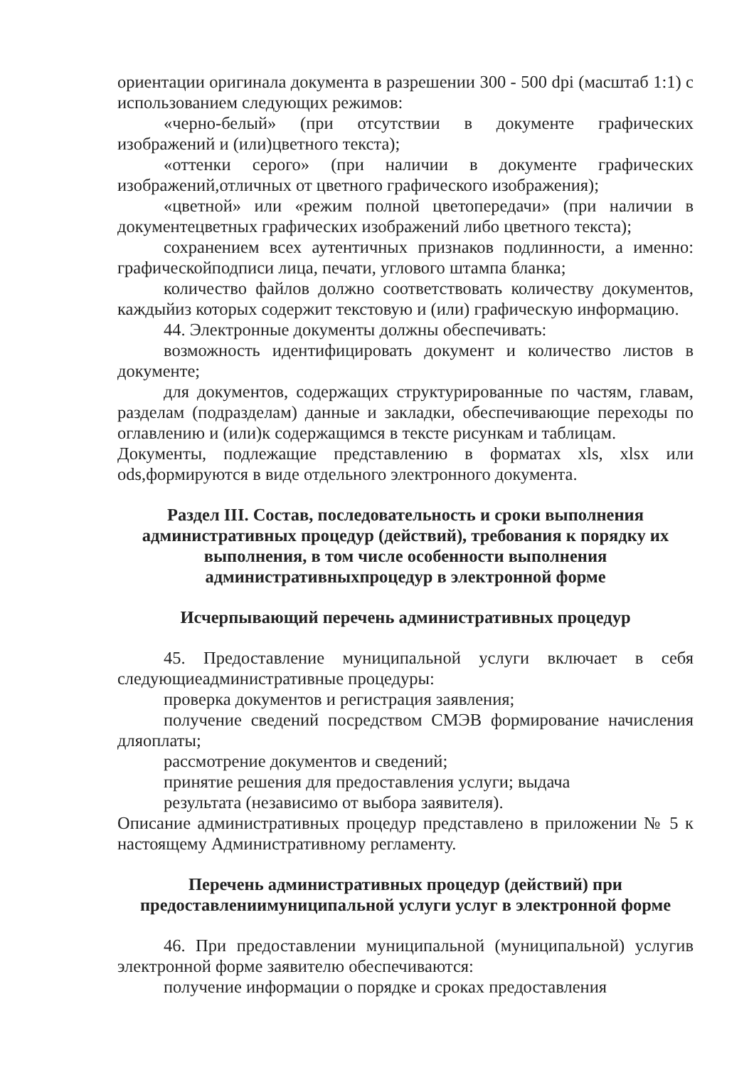ориентации оригинала документа в разрешении 300 - 500 dpi (масштаб 1:1) с использованием следующих режимов:
«черно-белый» (при отсутствии в документе графических изображений и (или)цветного текста);
«оттенки серого» (при наличии в документе графических изображений,отличных от цветного графического изображения);
«цветной» или «режим полной цветопередачи» (при наличии в документецветных графических изображений либо цветного текста);
сохранением всех аутентичных признаков подлинности, а именно: графическойподписи лица, печати, углового штампа бланка;
количество файлов должно соответствовать количеству документов, каждыйиз которых содержит текстовую и (или) графическую информацию.
44. Электронные документы должны обеспечивать:
возможность идентифицировать документ и количество листов в документе;
для документов, содержащих структурированные по частям, главам, разделам (подразделам) данные и закладки, обеспечивающие переходы по оглавлению и (или)к содержащимся в тексте рисункам и таблицам.
Документы, подлежащие представлению в форматах xls, xlsx или ods,формируются в виде отдельного электронного документа.
Раздел III. Состав, последовательность и сроки выполнения административных процедур (действий), требования к порядку их выполнения, в том числе особенности выполнения административныхпроцедур в электронной форме
Исчерпывающий перечень административных процедур
45. Предоставление муниципальной услуги включает в себя следующиеадминистративные процедуры:
проверка документов и регистрация заявления;
получение сведений посредством СМЭВ формирование начисления дляоплаты;
рассмотрение документов и сведений;
принятие решения для предоставления услуги; выдача
результата (независимо от выбора заявителя).
Описание административных процедур представлено в приложении № 5 к настоящему Административному регламенту.
Перечень административных процедур (действий) при предоставлениимуниципальной услуги услуг в электронной форме
46. При предоставлении муниципальной (муниципальной) услугив электронной форме заявителю обеспечиваются:
получение информации о порядке и сроках предоставления